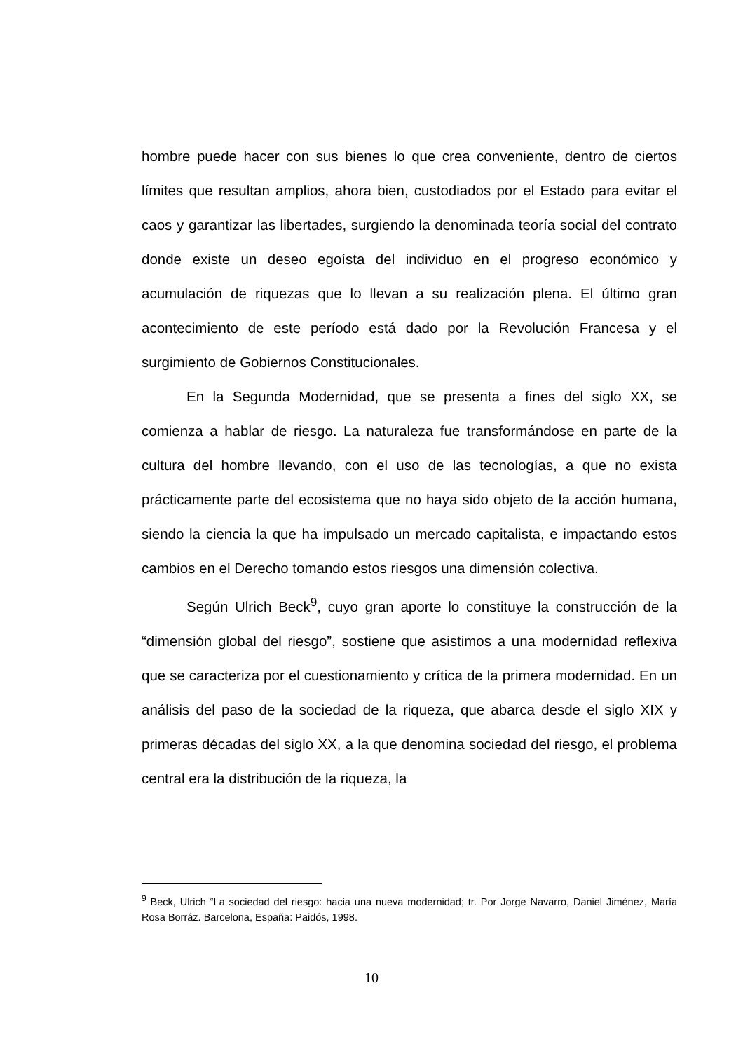hombre puede hacer con sus bienes lo que crea conveniente, dentro de ciertos límites que resultan amplios, ahora bien, custodiados por el Estado para evitar el caos y garantizar las libertades, surgiendo la denominada teoría social del contrato donde existe un deseo egoísta del individuo en el progreso económico y acumulación de riquezas que lo llevan a su realización plena. El último gran acontecimiento de este período está dado por la Revolución Francesa y el surgimiento de Gobiernos Constitucionales.
En la Segunda Modernidad, que se presenta a fines del siglo XX, se comienza a hablar de riesgo. La naturaleza fue transformándose en parte de la cultura del hombre llevando, con el uso de las tecnologías, a que no exista prácticamente parte del ecosistema que no haya sido objeto de la acción humana, siendo la ciencia la que ha impulsado un mercado capitalista, e impactando estos cambios en el Derecho tomando estos riesgos una dimensión colectiva.
Según Ulrich Beck<sup>9</sup>, cuyo gran aporte lo constituye la construcción de la “dimensión global del riesgo”, sostiene que asistimos a una modernidad reflexiva que se caracteriza por el cuestionamiento y crítica de la primera modernidad. En un análisis del paso de la sociedad de la riqueza, que abarca desde el siglo XIX y primeras décadas del siglo XX, a la que denomina sociedad del riesgo, el problema central era la distribución de la riqueza, la
<sup>9</sup> Beck, Ulrich “La sociedad del riesgo: hacia una nueva modernidad; tr. Por Jorge Navarro, Daniel Jiménez, María Rosa Borráz. Barcelona, España: Paidós, 1998.
10